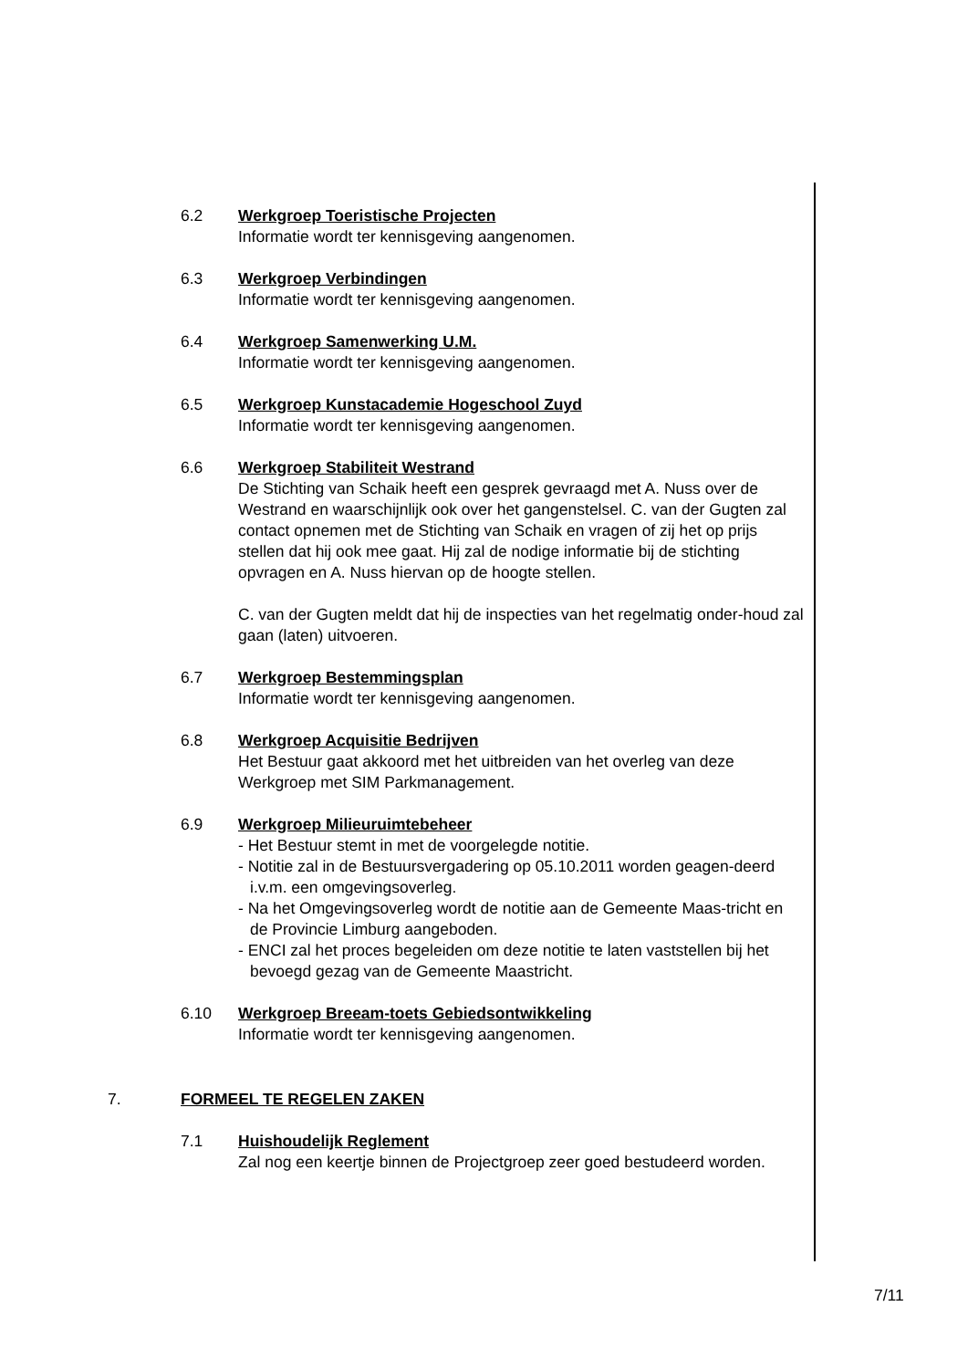6.2 Werkgroep Toeristische Projecten
Informatie wordt ter kennisgeving aangenomen.
6.3 Werkgroep Verbindingen
Informatie wordt ter kennisgeving aangenomen.
6.4 Werkgroep Samenwerking U.M.
Informatie wordt ter kennisgeving aangenomen.
6.5 Werkgroep Kunstacademie Hogeschool Zuyd
Informatie wordt ter kennisgeving aangenomen.
6.6 Werkgroep Stabiliteit Westrand
De Stichting van Schaik heeft een gesprek gevraagd met A. Nuss over de Westrand en waarschijnlijk ook over het gangenstelsel. C. van der Gugten zal contact opnemen met de Stichting van Schaik en vragen of zij het op prijs stellen dat hij ook mee gaat. Hij zal de nodige informatie bij de stichting opvragen en A. Nuss hiervan op de hoogte stellen.
C. van der Gugten meldt dat hij de inspecties van het regelmatig onder-houd zal gaan (laten) uitvoeren.
6.7 Werkgroep Bestemmingsplan
Informatie wordt ter kennisgeving aangenomen.
6.8 Werkgroep Acquisitie Bedrijven
Het Bestuur gaat akkoord met het uitbreiden van het overleg van deze Werkgroep met SIM Parkmanagement.
6.9 Werkgroep Milieuruimtebeheer
- Het Bestuur stemt in met de voorgelegde notitie.
- Notitie zal in de Bestuursvergadering op 05.10.2011 worden geagen-deerd i.v.m. een omgevingsoverleg.
- Na het Omgevingsoverleg wordt de notitie aan de Gemeente Maas-tricht en de Provincie Limburg aangeboden.
- ENCI zal het proces begeleiden om deze notitie te laten vaststellen bij het bevoegd gezag van de Gemeente Maastricht.
6.10 Werkgroep Breeam-toets Gebiedsontwikkeling
Informatie wordt ter kennisgeving aangenomen.
7. FORMEEL TE REGELEN ZAKEN
7.1 Huishoudelijk Reglement
Zal nog een keertje binnen de Projectgroep zeer goed bestudeerd worden.
7/11